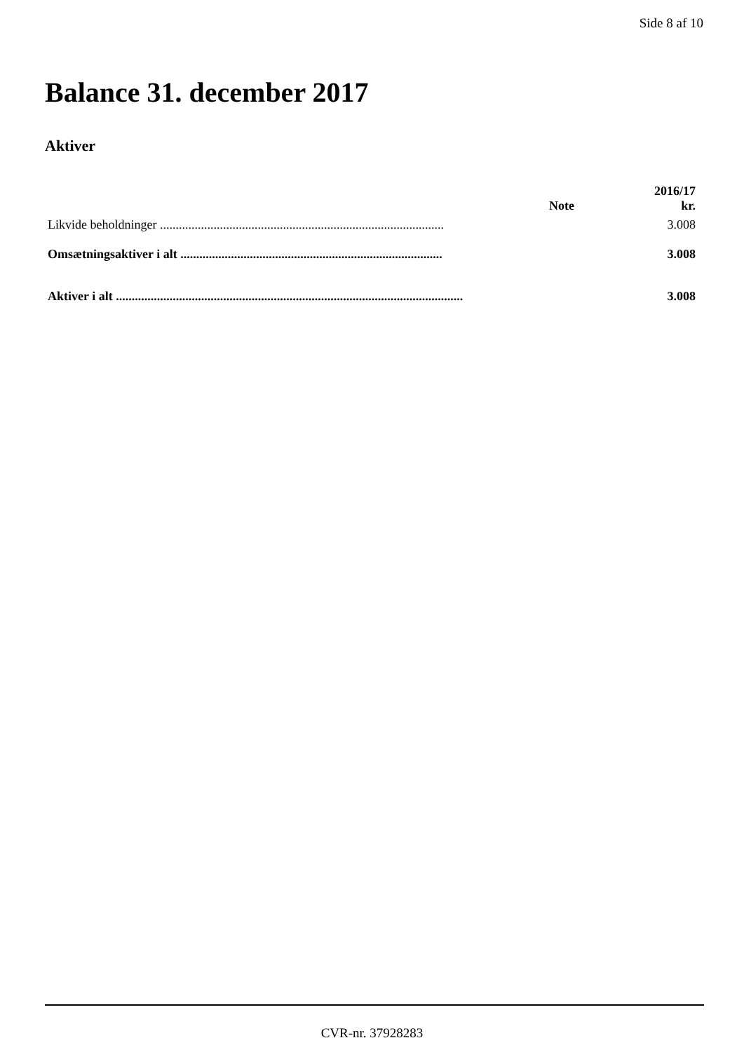Side 8 af 10
Balance 31. december 2017
Aktiver
| | Note | 2016/17 kr. |
| --- | --- | --- |
| Likvide beholdninger .......................................................................................... | | 3.008 |
| Omsætningsaktiver i alt ................................................................................... | | 3.008 |
| Aktiver i alt .............................................................................................................. | | 3.008 |
CVR-nr. 37928283